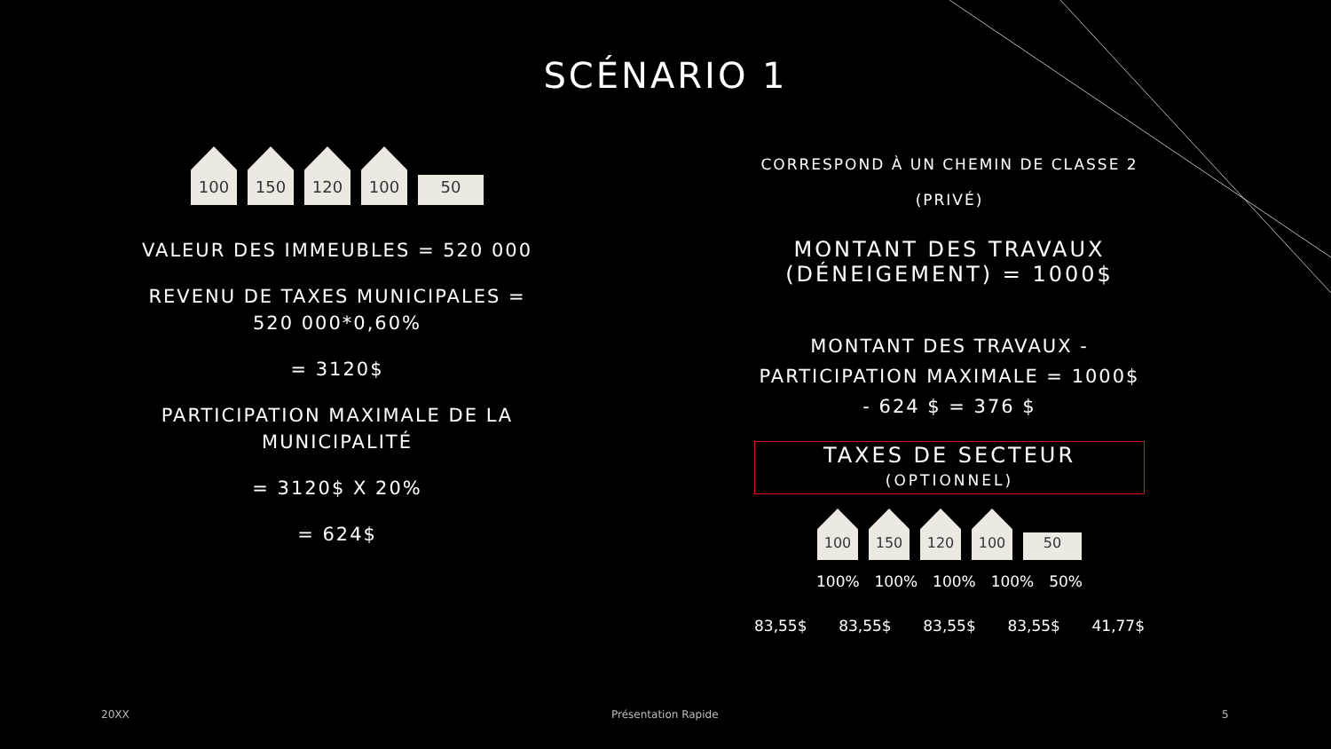SCÉNARIO 1
100
150
120
100
50
VALEUR DES IMMEUBLES = 520 000
REVENU DE TAXES MUNICIPALES = 520 000*0,60%
= 3120$
PARTICIPATION MAXIMALE DE LA MUNICIPALITÉ
= 3120$ X 20%
= 624$
CORRESPOND À UN CHEMIN DE CLASSE 2
(PRIVÉ)
MONTANT DES TRAVAUX (DÉNEIGEMENT) = 1000$
MONTANT DES TRAVAUX - PARTICIPATION MAXIMALE = 1000$ - 624 $ = 376 $
TAXES DE SECTEUR
(OPTIONNEL)
100
150
120
100
50
100% 100% 100% 100% 50%
83,55$ 83,55$ 83,55$ 83,55$ 41,77$
20XX Présentation Rapide 5